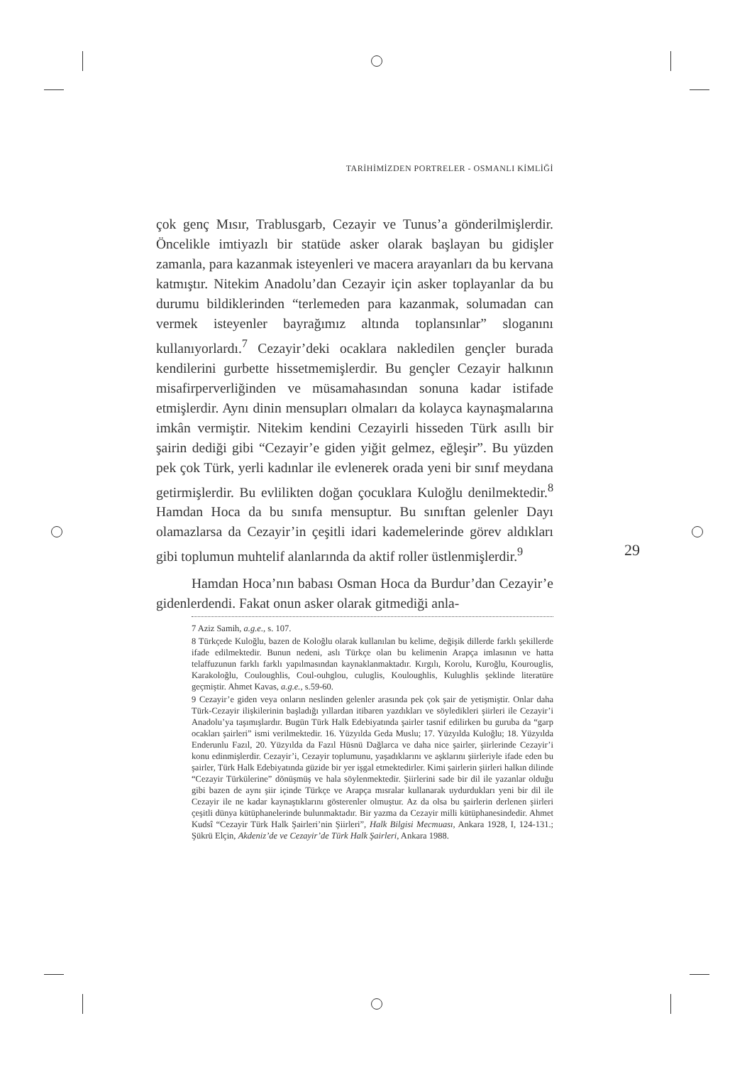TARİHİMİZDEN PORTRELER - OSMANLI KİMLİĞİ
29
çok genç Mısır, Trablusgarb, Cezayir ve Tunus’a gönderilmişlerdir. Öncelikle imtiyazlı bir statüde asker olarak başlayan bu gidişler zamanla, para kazanmak isteyenleri ve macera arayanları da bu kervana katmıştır. Nitekim Anadolu’dan Cezayir için asker toplayanlar da bu durumu bildiklerinden “terlemeden para kazanmak, solumadan can vermek isteyenler bayrağımız altında toplansınlar” sloganını kullanıyorlardı.<sup>7</sup> Cezayir’deki ocaklara nakledilen gençler burada kendilerini gurbette hissetmemişlerdir. Bu gençler Cezayir halkının misafirperverliğinden ve müsamahasından sonuna kadar istifade etmişlerdir. Aynı dinin mensupları olmaları da kolayca kaynaşmalarına imkân vermiştir. Nitekim kendini Cezayirli hisseden Türk asıllı bir şairin dediği gibi “Cezayir’e giden yiğit gelmez, eğleşir”. Bu yüzden pek çok Türk, yerli kadınlar ile evlenerek orada yeni bir sınıf meydana getirmişlerdir. Bu evlilikten doğan çocuklara Kuloğlu denilmektedir.<sup>8</sup> Hamdan Hoca da bu sınıfa mensuptur. Bu sınıftan gelenler Dayı olamazlarsa da Cezayir’in çeşitli idari kademelerinde görev aldıkları gibi toplumun muhtelif alanlarında da aktif roller üstlenmişlerdir.<sup>9</sup>
Hamdan Hoca’nın babası Osman Hoca da Burdur’dan Cezayir’e gidenlerdendi. Fakat onun asker olarak gitmediği anla-
7 Aziz Samih, a.g.e., s. 107.
8 Türkçede Kuloğlu, bazen de Koloğlu olarak kullanılan bu kelime, değişik dillerde farklı şekillerde ifade edilmektedir. Bunun nedeni, aslı Türkçe olan bu kelimenin Arapça imlasının ve hatta telaffuzunun farklı farklı yapılmasından kaynaklanmaktadır. Kırgılı, Korolu, Kuroğlu, Kourouglis, Karakoloğlu, Couloughlis, Coul-ouhglou, culuglis, Kouloughlis, Kulughlis şeklinde literatüre geçmiştir. Ahmet Kavas, a.g.e., s.59-60.
9 Cezayir’e giden veya onların neslinden gelenler arasında pek çok şair de yetişmiştir. Onlar daha Türk-Cezayir ilişkilerinin başladığı yıllardan itibaren yazdıkları ve söyledikleri şiirleri ile Cezayir’i Anadolu’ya taşımışlardır. Bugün Türk Halk Edebiyatında şairler tasnif edilirken bu guruba da “garp ocakları şairleri” ismi verilmektedir. 16. Yüzyılda Geda Muslu; 17. Yüzyılda Kuloğlu; 18. Yüzyılda Enderunlu Fazıl, 20. Yüzyılda da Fazıl Hüsnü Dağlarca ve daha nice şairler, şiirlerinde Cezayir’i konu edinmişlerdir. Cezayir’i, Cezayir toplumunu, yaşadıklarını ve aşklarını şiirleriyle ifade eden bu şairler, Türk Halk Edebiyatında güzide bir yer işgal etmektedirler. Kimi şairlerin şiirleri halkın dilinde “Cezayir Türkülerine” dönüşmüş ve hala söylenmektedir. Şiirlerini sade bir dil ile yazanlar olduğu gibi bazen de aynı şiir içinde Türkçe ve Arapça mısralar kullanarak uydurdukları yeni bir dil ile Cezayir ile ne kadar kaynaştıklarını gösterenler olmuştur. Az da olsa bu şairlerin derlenen şiirleri çeşitli dünya kütüphanelerinde bulunmaktadır. Bir yazma da Cezayir milli kütüphanesindedir. Ahmet Kudsî “Cezayir Türk Halk Şairleri’nin Şiirleri”, Halk Bilgisi Mecmuası, Ankara 1928, I, 124-131.; Şükrü Elçin, Akdeniz’de ve Cezayir’de Türk Halk Şairleri, Ankara 1988.